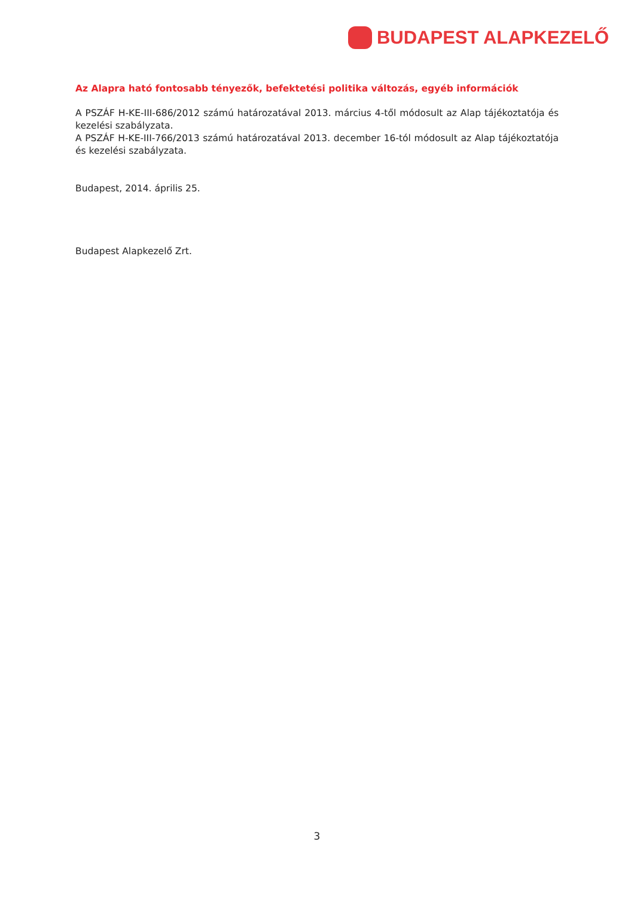BUDAPEST ALAPKEZELŐ
Az Alapra ható fontosabb tényezők, befektetési politika változás, egyéb információk
A PSZÁF H-KE-III-686/2012 számú határozatával 2013. március 4-től módosult az Alap tájékoztatója és kezelési szabályzata.
A PSZÁF H-KE-III-766/2013 számú határozatával 2013. december 16-tól módosult az Alap tájékoztatója és kezelési szabályzata.
Budapest, 2014. április 25.
Budapest Alapkezelő Zrt.
3